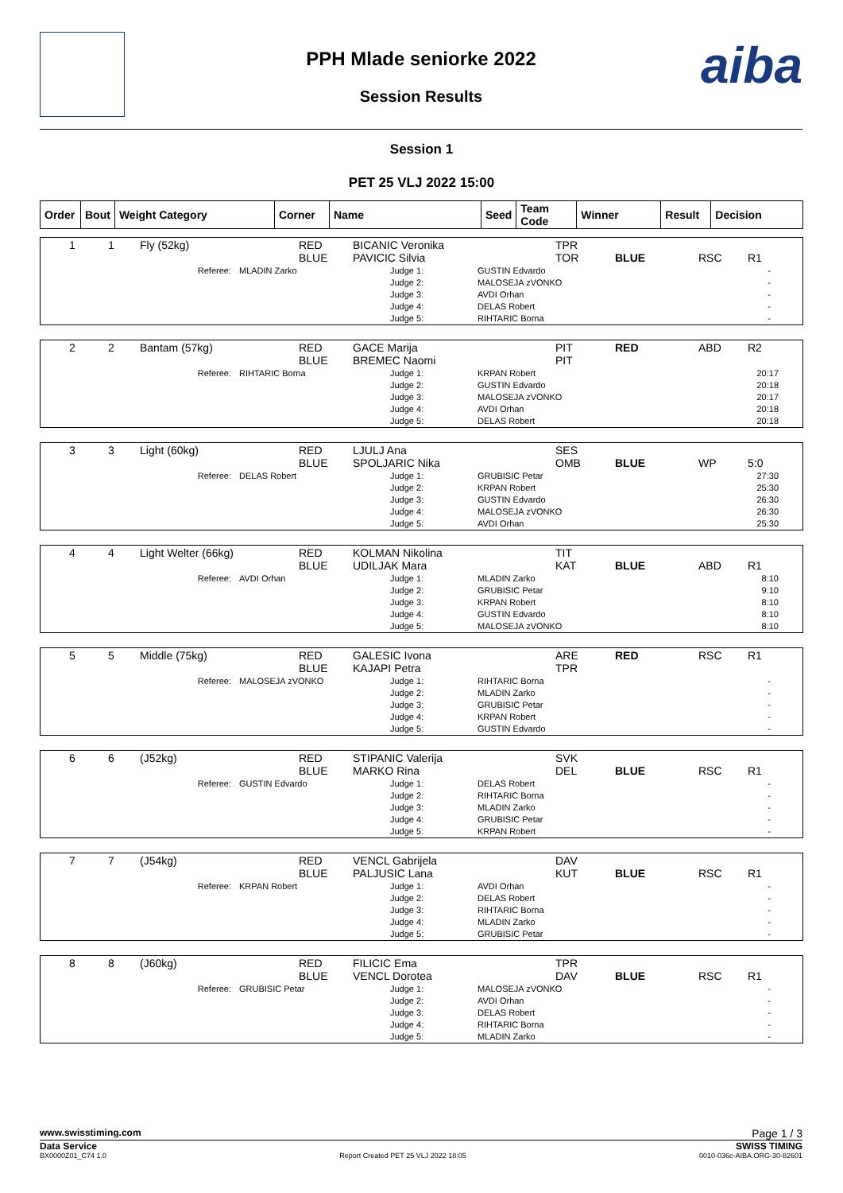aiba
PPH Mlade seniorke 2022
Session Results
Session 1
PET 25 VLJ 2022 15:00
| Order | Bout | Weight Category | Corner | Name | Seed | Team Code | Winner | Result | Decision |
| 1 | 1 | Fly (52kg) | RED BLUE | BICANIC Veronika PAVICIC Silvia | | TPR TOR | BLUE | RSC | R1 |
| Referee: | MLADIN Zarko | Judge 1: Judge 2: Judge 3: Judge 4: Judge 5: | GUSTIN Edvardo MALOSEJA zVONKO AVDI Orhan DELAS Robert RIHTARIC Borna | - - - - - |
| 2 | 2 | Bantam (57kg) | RED BLUE | GACE Marija BREMEC Naomi | | PIT PIT | RED | ABD | R2 |
| Referee: | RIHTARIC Borna | Judge 1: Judge 2: Judge 3: Judge 4: Judge 5: | KRPAN Robert GUSTIN Edvardo MALOSEJA zVONKO AVDI Orhan DELAS Robert | 20:17 20:18 20:17 20:18 20:18 |
| 3 | 3 | Light (60kg) | RED BLUE | LJULJ Ana SPOLJARIC Nika | | SES OMB | BLUE | WP | 5:0 |
| Referee: | DELAS Robert | Judge 1: Judge 2: Judge 3: Judge 4: Judge 5: | GRUBISIC Petar KRPAN Robert GUSTIN Edvardo MALOSEJA zVONKO AVDI Orhan | 27:30 25:30 26:30 26:30 25:30 |
| 4 | 4 | Light Welter (66kg) | RED BLUE | KOLMAN Nikolina UDILJAK Mara | | TIT KAT | BLUE | ABD | R1 |
| Referee: | AVDI Orhan | Judge 1: Judge 2: Judge 3: Judge 4: Judge 5: | MLADIN Zarko GRUBISIC Petar KRPAN Robert GUSTIN Edvardo MALOSEJA zVONKO | 8:10 9:10 8:10 8:10 8:10 |
| 5 | 5 | Middle (75kg) | RED BLUE | GALESIC Ivona KAJAPI Petra | | ARE TPR | RED | RSC | R1 |
| Referee: | MALOSEJA zVONKO | Judge 1: Judge 2: Judge 3: Judge 4: Judge 5: | RIHTARIC Borna MLADIN Zarko GRUBISIC Petar KRPAN Robert GUSTIN Edvardo | - - - - - |
| 6 | 6 | (J52kg) | RED BLUE | STIPANIC Valerija MARKO Rina | | SVK DEL | BLUE | RSC | R1 |
| Referee: | GUSTIN Edvardo | Judge 1: Judge 2: Judge 3: Judge 4: Judge 5: | DELAS Robert RIHTARIC Borna MLADIN Zarko GRUBISIC Petar KRPAN Robert | - - - - - |
| 7 | 7 | (J54kg) | RED BLUE | VENCL Gabrijela PALJUSIC Lana | | DAV KUT | BLUE | RSC | R1 |
| Referee: | KRPAN Robert | Judge 1: Judge 2: Judge 3: Judge 4: Judge 5: | AVDI Orhan DELAS Robert RIHTARIC Borna MLADIN Zarko GRUBISIC Petar | - - - - - |
| 8 | 8 | (J60kg) | RED BLUE | FILICIC Ema VENCL Dorotea | | TPR DAV | BLUE | RSC | R1 |
| Referee: | GRUBISIC Petar | Judge 1: Judge 2: Judge 3: Judge 4: Judge 5: | MALOSEJA zVONKO AVDI Orhan DELAS Robert RIHTARIC Borna MLADIN Zarko | - - - - - |
www.swisstiming.com Page 1 / 3
Data Service SWISS TIMING
BX0000Z01_C74 1.0 Report Created PET 25 VLJ 2022 18:05 0010-036c-AIBA.ORG-30-82601